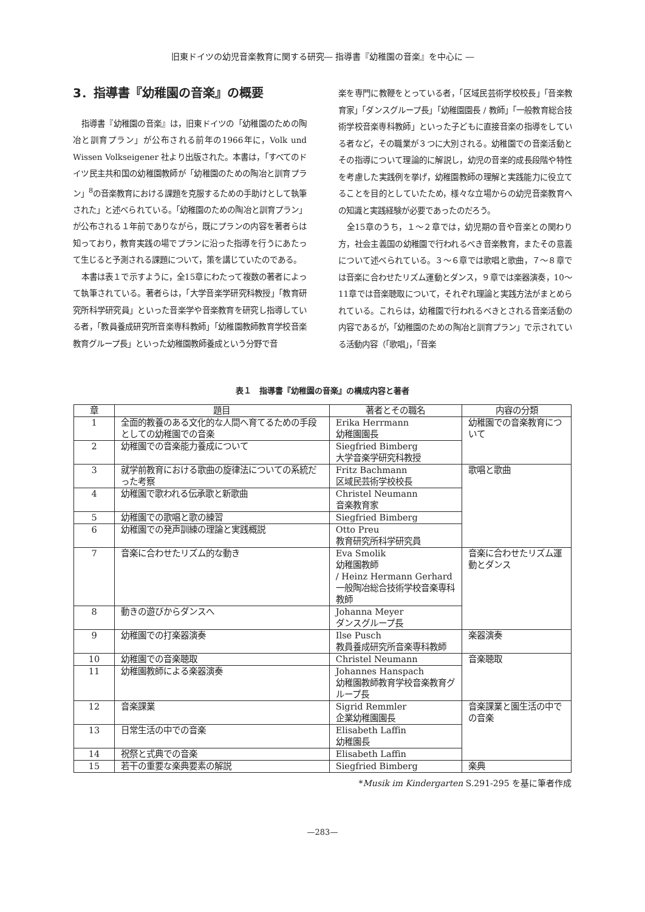旧東ドイツの幼児音楽教育に関する研究― 指導書『幼稚園の音楽』を中心に ―
3．指導書『幼稚園の音楽』の概要
指導書『幼稚園の音楽』は，旧東ドイツの「幼稚園のための陶冶と訓育プラン」が公布される前年の1966年に，Volk und Wissen Volkseigener 社より出版された。本書は，「すべてのドイツ民主共和国の幼稚園教師が「幼稚園のための陶冶と訓育プラン」<sup>8</sup>の音楽教育における課題を克服するための手助けとして執筆された」と述べられている。「幼稚園のための陶冶と訓育プラン」が公布される１年前でありながら，既にプランの内容を著者らは知っており，教育実践の場でプランに沿った指導を行うにあたって生じると予測される課題について，策を講じていたのである。
本書は表１で示すように，全15章にわたって複数の著者によって執筆されている。著者らは，「大学音楽学研究科教授」「教育研究所科学研究員」といった音楽学や音楽教育を研究し指導している者，「教員養成研究所音楽専科教師」「幼稚園教師教育学校音楽教育グループ長」といった幼稚園教師養成という分野で音
楽を専門に教鞭をとっている者，「区域民芸術学校校長」「音楽教育家」「ダンスグループ長」「幼稚園園長 / 教師」「一般教育総合技術学校音楽専科教師」といった子どもに直接音楽の指導をしている者など，その職業が３つに大別される。幼稚園での音楽活動とその指導について理論的に解説し，幼児の音楽的成長段階や特性を考慮した実践例を挙げ，幼稚園教師の理解と実践能力に役立てることを目的としていたため，様々な立場からの幼児音楽教育への知識と実践経験が必要であったのだろう。
全15章のうち，１～２章では，幼児期の音や音楽との関わり方，社会主義国の幼稚園で行われるべき音楽教育，またその意義について述べられている。３～６章では歌唱と歌曲，７～８章では音楽に合わせたリズム運動とダンス，９章では楽器演奏，10～11章では音楽聴取について，それぞれ理論と実践方法がまとめられている。これらは，幼稚園で行われるべきとされる音楽活動の内容であるが，「幼稚園のための陶冶と訓育プラン」で示されている活動内容（「歌唱」，「音楽
表１　指導書『幼稚園の音楽』の構成内容と著者
| 章 | 題目 | 著者とその職名 | 内容の分類 |
| --- | --- | --- | --- |
| 1 | 全面的教養のある文化的な人間へ育てるための手段としての幼稚園での音楽 | Erika Herrmann 幼稚園園長 | 幼稚園での音楽教育について |
| 2 | 幼稚園での音楽能力養成について | Siegfried Bimberg 大学音楽学研究科教授 | |
| 3 | 就学前教育における歌曲の旋律法についての系統だった考察 | Fritz Bachmann 区域民芸術学校校長 | 歌唱と歌曲 |
| 4 | 幼稚園で歌われる伝承歌と新歌曲 | Christel Neumann 音楽教育家 | |
| 5 | 幼稚園での歌唱と歌の練習 | Siegfried Bimberg | |
| 6 | 幼稚園での発声訓練の理論と実践概説 | Otto Preu 教育研究所科学研究員 | |
| 7 | 音楽に合わせたリズム的な動き | Eva Smolik 幼稚園教師 / Heinz Hermann Gerhard 一般陶冶総合技術学校音楽専科教師 | 音楽に合わせたリズム運動とダンス |
| 8 | 動きの遊びからダンスへ | Johanna Meyer ダンスグループ長 | |
| 9 | 幼稚園での打楽器演奏 | Ilse Pusch 教員養成研究所音楽専科教師 | 楽器演奏 |
| 10 | 幼稚園での音楽聴取 | Christel Neumann | 音楽聴取 |
| 11 | 幼稚園教師による楽器演奏 | Johannes Hanspach 幼稚園教師教育学校音楽教育グループ長 | |
| 12 | 音楽課業 | Sigrid Remmler 企業幼稚園園長 | 音楽課業と園生活の中での音楽 |
| 13 | 日常生活の中での音楽 | Elisabeth Laffin 幼稚園長 | |
| 14 | 祝祭と式典での音楽 | Elisabeth Laffin | |
| 15 | 若干の重要な楽典要素の解説 | Siegfried Bimberg | 楽典 |
*Musik im Kindergarten S.291-295 を基に筆者作成
—283—